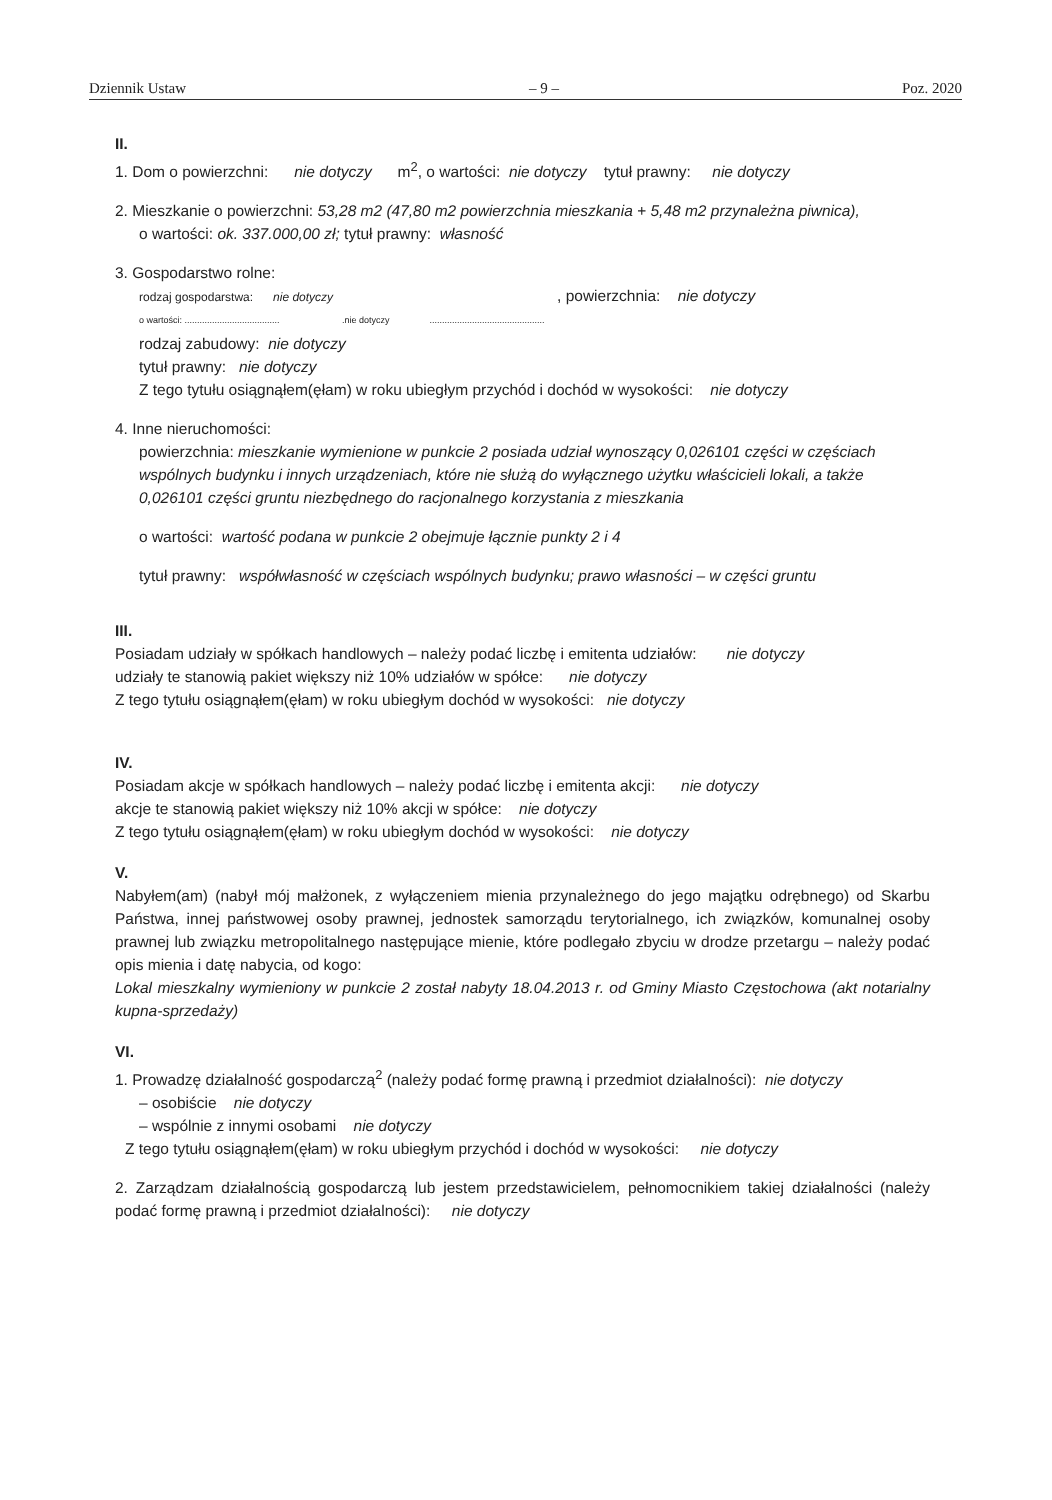Dziennik Ustaw – 9 – Poz. 2020
II.
1. Dom o powierzchni: nie dotyczy m<sup>2</sup>, o wartości: nie dotyczy tytuł prawny: nie dotyczy
2. Mieszkanie o powierzchni: 53,28 m2 (47,80 m2 powierzchnia mieszkania + 5,48 m2 przynależna piwnica),
o wartości: ok. 337.000,00 zł; tytuł prawny: własność
3. Gospodarstwo rolne:
rodzaj gospodarstwa: nie dotyczy , powierzchnia: nie dotyczy
o wartości: ...................................... .nie dotyczy ..............................................
rodzaj zabudowy: nie dotyczy
tytuł prawny: nie dotyczy
Z tego tytułu osiągnąłem(ęłam) w roku ubiegłym przychód i dochód w wysokości: nie dotyczy
4. Inne nieruchomości:
powierzchnia: mieszkanie wymienione w punkcie 2 posiada udział wynoszący 0,026101 części w częściach wspólnych budynku i innych urządzeniach, które nie służą do wyłącznego użytku właścicieli lokali, a także 0,026101 części gruntu niezbędnego do racjonalnego korzystania z mieszkania
o wartości: wartość podana w punkcie 2 obejmuje łącznie punkty 2 i 4
tytuł prawny: współwłasność w częściach wspólnych budynku; prawo własności – w części gruntu
III.
Posiadam udziały w spółkach handlowych – należy podać liczbę i emitenta udziałów: nie dotyczy
udziały te stanowią pakiet większy niż 10% udziałów w spółce: nie dotyczy
Z tego tytułu osiągnąłem(ęłam) w roku ubiegłym dochód w wysokości: nie dotyczy
IV.
Posiadam akcje w spółkach handlowych – należy podać liczbę i emitenta akcji: nie dotyczy
akcje te stanowią pakiet większy niż 10% akcji w spółce: nie dotyczy
Z tego tytułu osiągnąłem(ęłam) w roku ubiegłym dochód w wysokości: nie dotyczy
V.
Nabyłem(am) (nabył mój małżonek, z wyłączeniem mienia przynależnego do jego majątku odrębnego) od Skarbu Państwa, innej państwowej osoby prawnej, jednostek samorządu terytorialnego, ich związków, komunalnej osoby prawnej lub związku metropolitalnego następujące mienie, które podlegało zbyciu w drodze przetargu – należy podać opis mienia i datę nabycia, od kogo:
Lokal mieszkalny wymieniony w punkcie 2 został nabyty 18.04.2013 r. od Gminy Miasto Częstochowa (akt notarialny kupna-sprzedaży)
VI.
1. Prowadzę działalność gospodarczą<sup>2</sup> (należy podać formę prawną i przedmiot działalności): nie dotyczy
– osobiście nie dotyczy
– wspólnie z innymi osobami nie dotyczy
Z tego tytułu osiągnąłem(ęłam) w roku ubiegłym przychód i dochód w wysokości: nie dotyczy
2. Zarządzam działalnością gospodarczą lub jestem przedstawicielem, pełnomocnikiem takiej działalności (należy podać formę prawną i przedmiot działalności): nie dotyczy